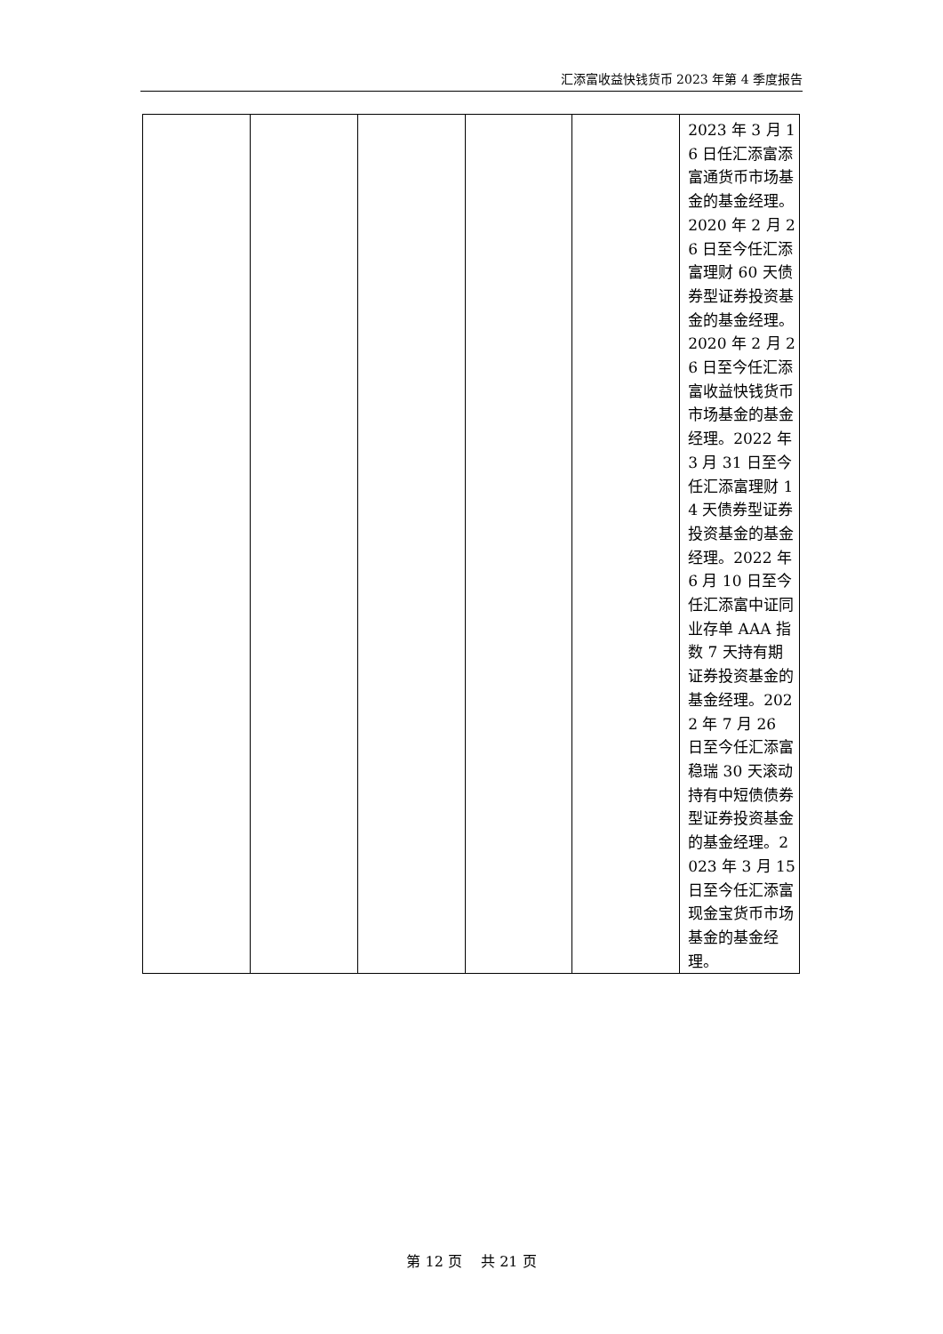汇添富收益快钱货币 2023 年第 4 季度报告
| | | | | | 2023 年 3 月 16 日任汇添富添富通货币市场基金的基金经理。2020 年 2 月 26 日至今任汇添富理财 60 天债券型证券投资基金的基金经理。2020 年 2 月 26 日至今任汇添富收益快钱货币市场基金的基金经理。2022 年 3 月 31 日至今任汇添富理财 14 天债券型证券投资基金的基金经理。2022 年 6 月 10 日至今任汇添富中证同业存单 AAA 指数 7 天持有期证券投资基金的基金经理。2022 年 7 月 26 日至今任汇添富稳瑞 30 天滚动持有中短债债券型证券投资基金的基金经理。2023 年 3 月 15 日至今任汇添富现金宝货币市场基金的基金经理。 |
第 12 页　 共 21 页